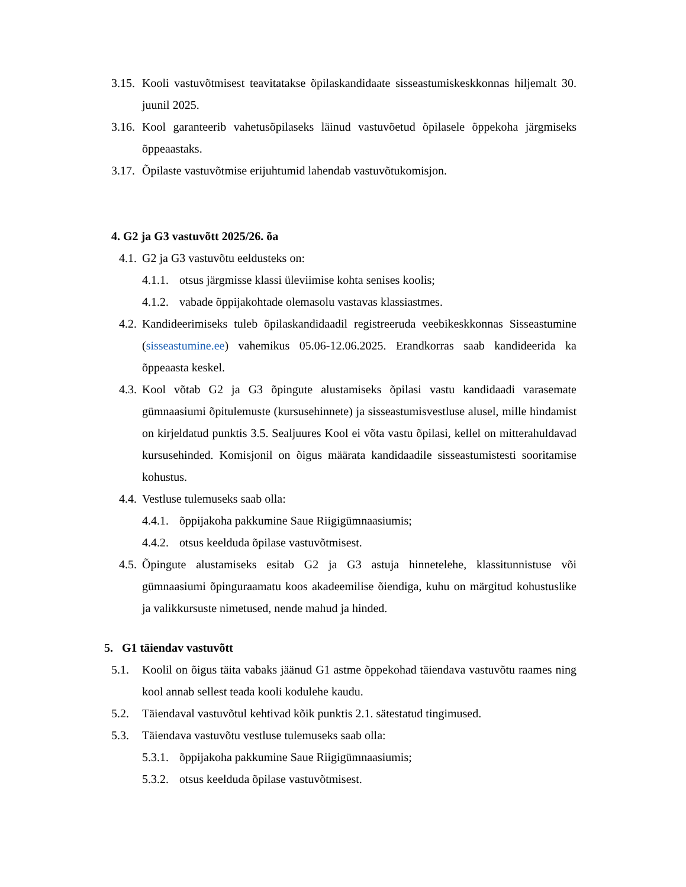3.15. Kooli vastuvõtmisest teavitatakse õpilaskandidaate sisseastumiskeskkonnas hiljemalt 30. juunil 2025.
3.16. Kool garanteerib vahetusõpilaseks läinud vastuvõetud õpilasele õppekoha järgmiseks õppeaastaks.
3.17. Õpilaste vastuvõtmise erijuhtumid lahendab vastuvõtukomisjon.
4. G2 ja G3 vastuvõtt 2025/26. õa
4.1. G2 ja G3 vastuvõtu eeldusteks on:
4.1.1. otsus järgmisse klassi üleviimise kohta senises koolis;
4.1.2. vabade õppijakohtade olemasolu vastavas klassiastmes.
4.2. Kandideerimiseks tuleb õpilaskandidaadil registreeruda veebikeskkonnas Sisseastumine (sisseastumine.ee) vahemikus 05.06-12.06.2025. Erandkorras saab kandideerida ka õppeaasta keskel.
4.3. Kool võtab G2 ja G3 õpingute alustamiseks õpilasi vastu kandidaadi varasemate gümnaasiumi õpitulemuste (kursusehinnete) ja sisseastumisvestluse alusel, mille hindamist on kirjeldatud punktis 3.5. Sealjuures Kool ei võta vastu õpilasi, kellel on mitterahuldavad kursusehinded. Komisjonil on õigus määrata kandidaadile sisseastumistesti sooritamise kohustus.
4.4. Vestluse tulemuseks saab olla:
4.4.1. õppijakoha pakkumine Saue Riigigümnaasiumis;
4.4.2. otsus keelduda õpilase vastuvõtmisest.
4.5. Õpingute alustamiseks esitab G2 ja G3 astuja hinnetelehe, klassitunnistuse või gümnaasiumi õpinguraamatu koos akadeemilise õiendiga, kuhu on märgitud kohustuslike ja valikkursuste nimetused, nende mahud ja hinded.
5. G1 täiendav vastuvõtt
5.1. Koolil on õigus täita vabaks jäänud G1 astme õppekohad täiendava vastuvõtu raames ning kool annab sellest teada kooli kodulehe kaudu.
5.2. Täiendaval vastuvõtul kehtivad kõik punktis 2.1. sätestatud tingimused.
5.3. Täiendava vastuvõtu vestluse tulemuseks saab olla:
5.3.1. õppijakoha pakkumine Saue Riigigümnaasiumis;
5.3.2. otsus keelduda õpilase vastuvõtmisest.